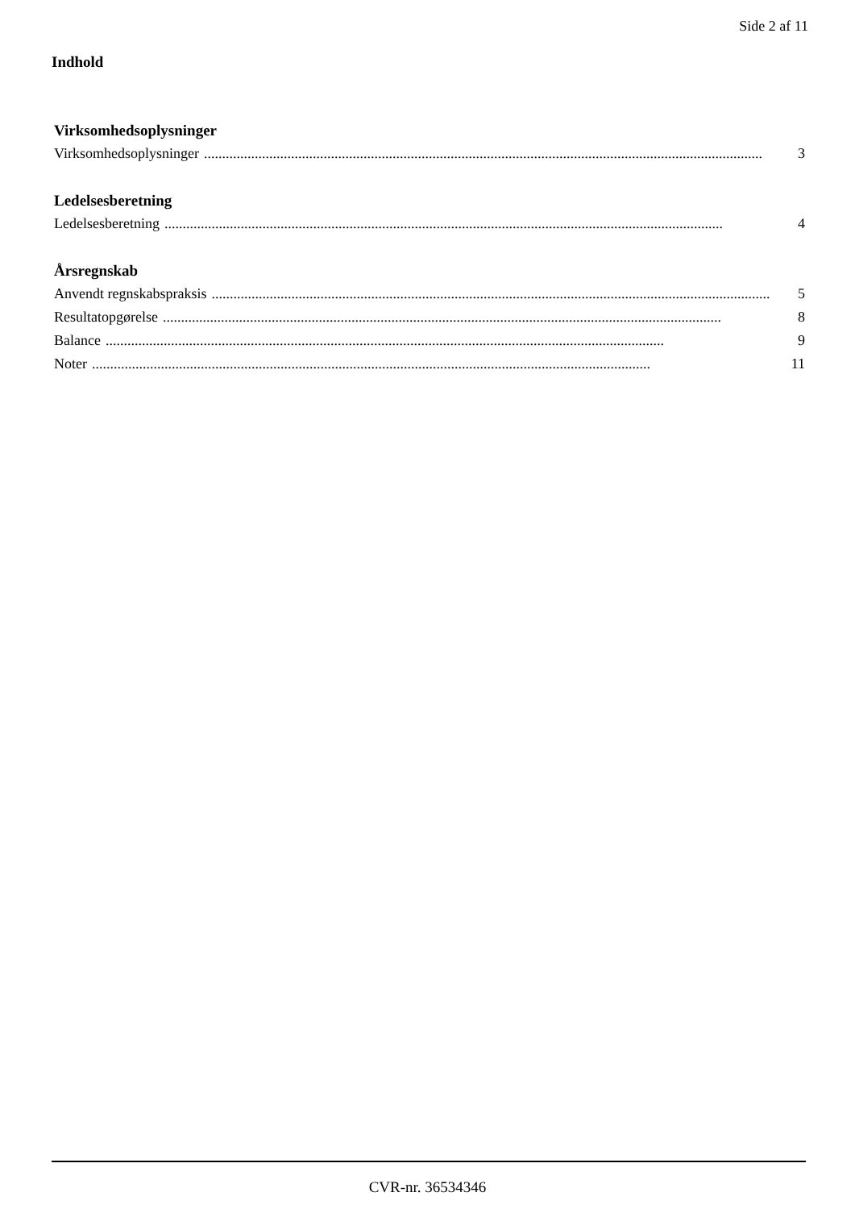Side 2 af 11
Indhold
Virksomhedsoplysninger
Virksomhedsoplysninger.......................................................................................................................................................... 3
Ledelsesberetning
Ledelsesberetning.......................................................................................................................................................... 4
Årsregnskab
Anvendt regnskabspraksis.......................................................................................................................................................... 5
Resultatopgørelse.......................................................................................................................................................... 8
Balance.......................................................................................................................................................... 9
Noter.......................................................................................................................................................... 11
CVR-nr. 36534346